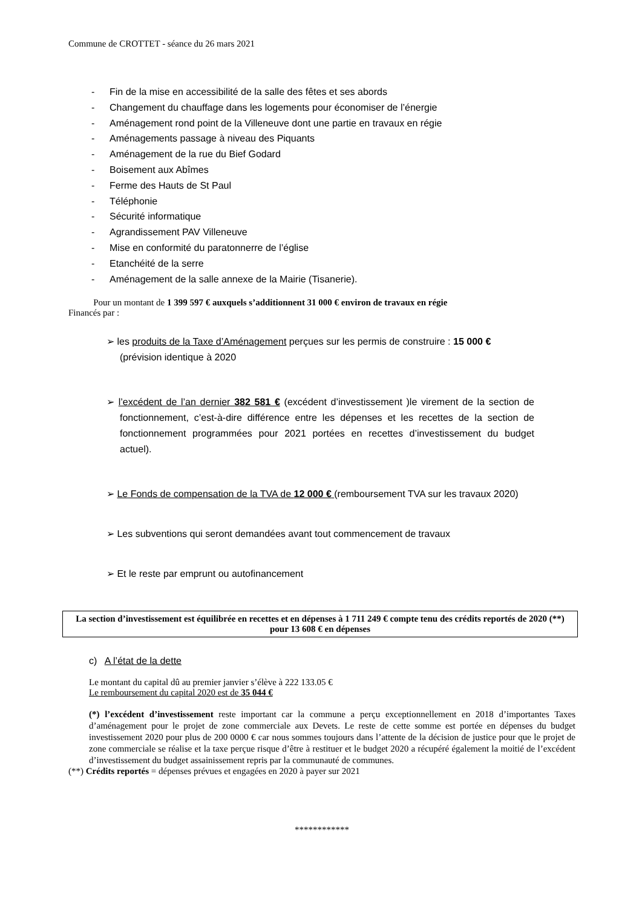Commune de CROTTET - séance du 26 mars 2021
- Fin de la mise en accessibilité de la salle des fêtes et ses abords
- Changement du chauffage dans les logements pour économiser de l’énergie
- Aménagement rond point de la Villeneuve dont une partie en travaux en régie
- Aménagements passage à niveau des Piquants
- Aménagement de la rue du Bief Godard
- Boisement aux Abîmes
- Ferme des Hauts de St Paul
- Téléphonie
- Sécurité informatique
- Agrandissement PAV Villeneuve
- Mise en conformité du paratonnerre de l’église
- Etanchéité de la serre
- Aménagement de la salle annexe de la Mairie (Tisanerie).
Pour un montant de 1 399 597 € auxquels s’additionnent 31 000 € environ de travaux en régie
Financés par :
➢ les produits de la Taxe d’Aménagement perçues sur les permis de construire : 15 000 €
(prévision identique à 2020
➢ l’excédent de l’an dernier 382 581 € (excédent d’investissement )le virement de la section de fonctionnement, c’est-à-dire différence entre les dépenses et les recettes de la section de fonctionnement programmées pour 2021 portées en recettes d’investissement du budget actuel).
➢ Le Fonds de compensation de la TVA de 12 000 € (remboursement TVA sur les travaux 2020)
➢ Les subventions qui seront demandées avant tout commencement de travaux
➢ Et le reste par emprunt ou autofinancement
La section d’investissement est équilibrée en recettes et en dépenses à 1 711 249 € compte tenu des crédits reportés de 2020 (**) pour 13 608 € en dépenses
c) A l’état de la dette
Le montant du capital dû au premier janvier s’élève à 222 133.05 €
Le remboursement du capital 2020 est de 35 044 €
(*) l’excédent d’investissement reste important car la commune a perçu exceptionnellement en 2018 d’importantes Taxes d’aménagement pour le projet de zone commerciale aux Devets. Le reste de cette somme est portée en dépenses du budget investissement 2020 pour plus de 200 0000 € car nous sommes toujours dans l’attente de la décision de justice pour que le projet de zone commerciale se réalise et la taxe perçue risque d’être à restituer et le budget 2020 a récupéré également la moitié de l’excédent d’investissement du budget assainissement repris par la communauté de communes.
(**) Crédits reportés = dépenses prévues et engagées en 2020 à payer sur 2021
************